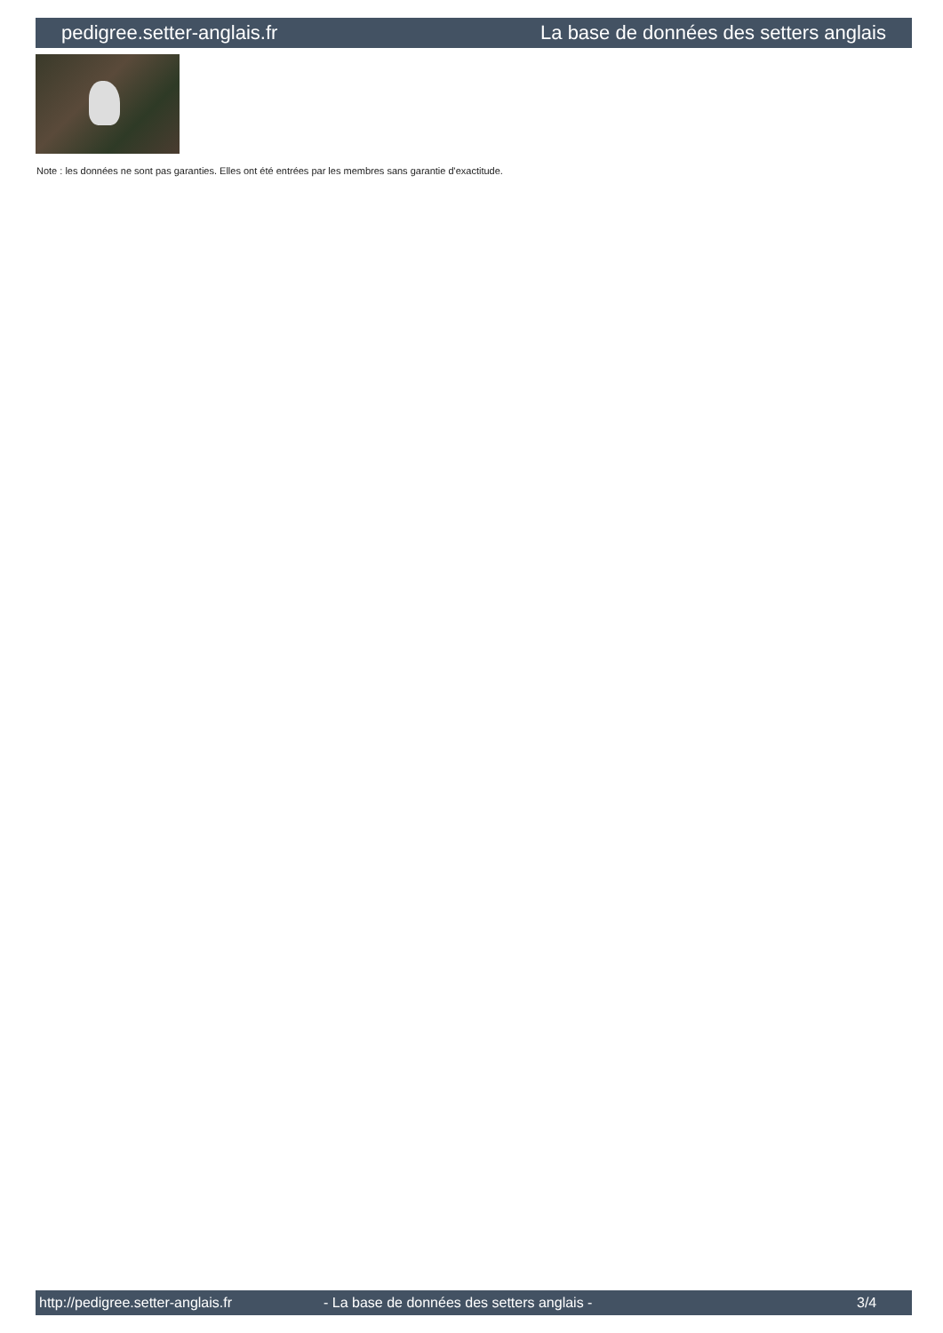pedigree.setter-anglais.fr La base de données des setters anglais
Note : les données ne sont pas garanties. Elles ont été entrées par les membres sans garantie d'exactitude.
http://pedigree.setter-anglais.fr - La base de données des setters anglais - 3/4